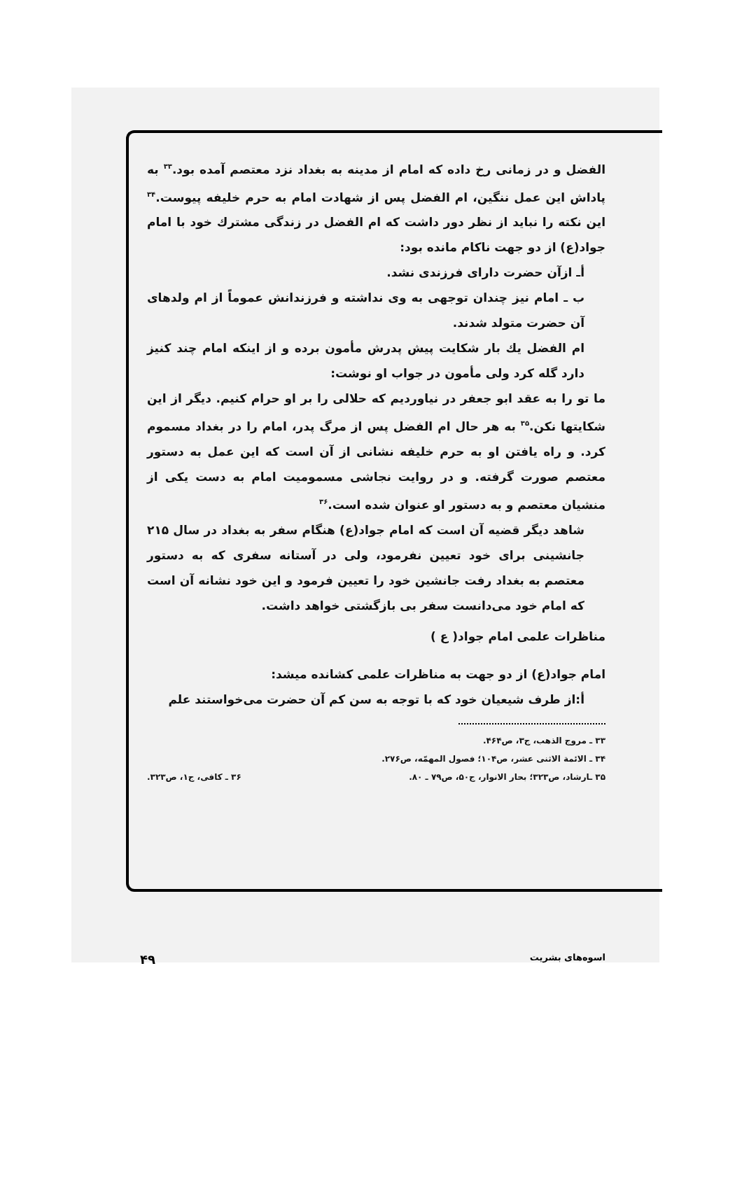الفضل و در زمانی رخ داده که امام از مدینه به بغداد نزد معتصم آمده بود.<sup>۳۳</sup> به پاداش این عمل ننگین، ام الفضل پس از شهادت امام به حرم خلیفه پیوست.<sup>۳۴</sup> این نکته را نباید از نظر دور داشت که ام الفضل در زندگی مشترك خود با امام جواد(ع) از دو جهت ناکام مانده بود:
أـ ازآن حضرت دارای فرزندی نشد.
ب ـ امام نیز چندان توجهی به وی نداشته و فرزندانش عموماً از ام ولدهای آن حضرت متولد شدند.
ام الفضل یك بار شکایت پیش پدرش مأمون برده و از اینکه امام چند کنیز دارد گله کرد ولی مأمون در جواب او نوشت:
ما تو را به عقد ابو جعفر در نیاوردیم که حلالی را بر او حرام کنیم. دیگر از این شکایتها نکن.<sup>۳۵</sup> به هر حال ام الفضل پس از مرگ پدر، امام را در بغداد مسموم کرد. و راه یافتن او به حرم خلیفه نشانی از آن است که این عمل به دستور معتصم صورت گرفته. و در روایت نجاشی مسمومیت امام به دست یکی از منشیان معتصم و به دستور او عنوان شده است.<sup>۳۶</sup>
شاهد دیگر قضیه آن است که امام جواد(ع) هنگام سفر به بغداد در سال ۲۱۵ جانشینی برای خود تعیین نفرمود، ولی در آستانه سفری که به دستور معتصم به بغداد رفت جانشین خود را تعیین فرمود و این خود نشانه آن است که امام خود می‌دانست سفر بی بازگشتی خواهد داشت.
مناظرات علمی امام جواد( ع )
امام جواد(ع) از دو جهت به مناظرات علمی کشانده میشد:
أ:از طرف شیعیان خود که با توجه به سن کم آن حضرت می‌خواستند علم
۳۳ ـ مروج الذهب، ج۳، ص۴۶۴.
۳۴ ـ الائمة الاثنی عشر، ص۱۰۴؛ فصول المهمّه، ص۲۷۶.
۳۵ ـارشاد، ص۳۲۳؛ بحار الانوار، ج۵۰، ص۷۹ ـ ۸۰. ۳۶ ـ کافی، ج۱، ص۳۲۳.
اسوه‌های بشریت ۴۹